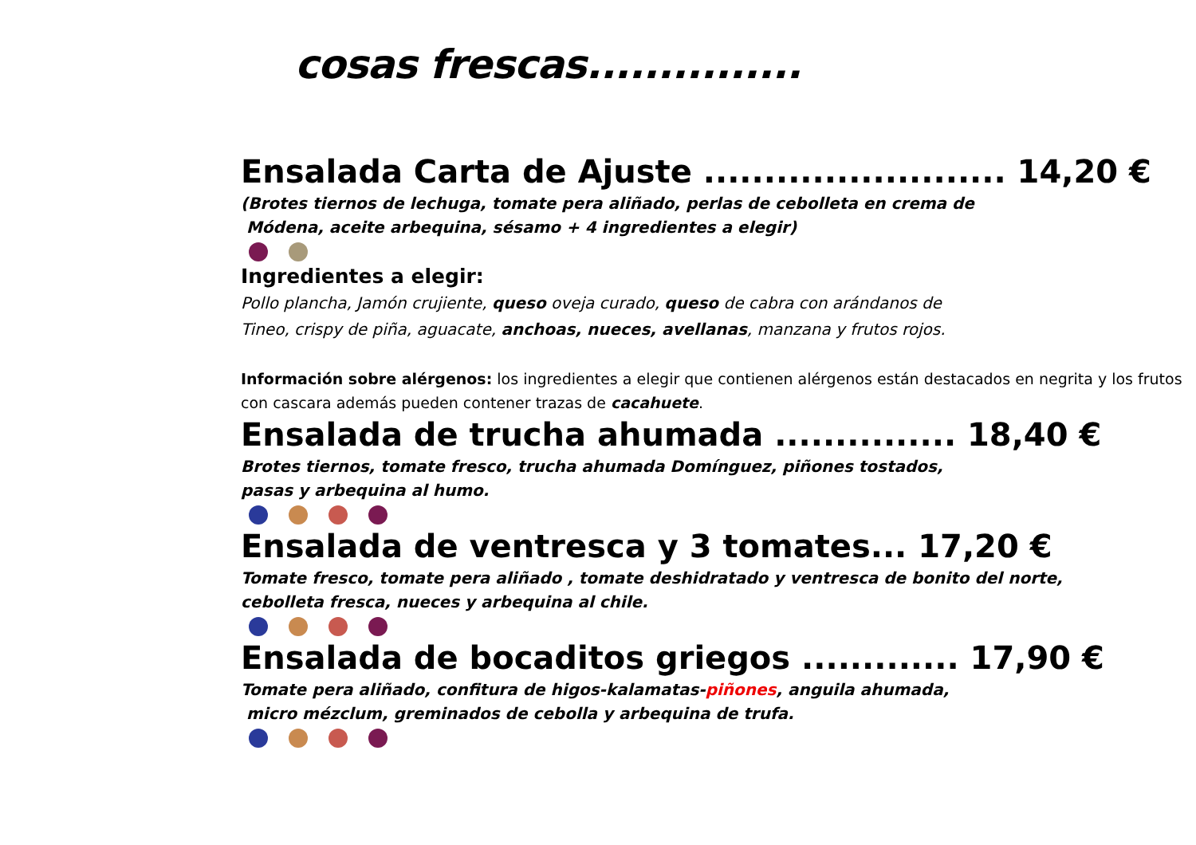cosas frescas...............
Ensalada Carta de Ajuste ......................... 14,20 €
(Brotes tiernos de lechuga, tomate pera aliñado, perlas de cebolleta en crema de
Módena, aceite arbequina, sésamo + 4 ingredientes a elegir)
Ingredientes a elegir:
Pollo plancha, Jamón crujiente, queso oveja curado, queso de cabra con arándanos de
Tineo, crispy de piña, aguacate, anchoas, nueces, avellanas, manzana y frutos rojos.
Información sobre alérgenos: los ingredientes a elegir que contienen alérgenos están destacados en negrita y los frutos con cascara además pueden contener trazas de cacahuete.
Ensalada de trucha ahumada ............... 18,40 €
Brotes tiernos, tomate fresco, trucha ahumada Domínguez, piñones tostados,
pasas y arbequina al humo.
Ensalada de ventresca y 3 tomates... 17,20 €
Tomate fresco, tomate pera aliñado , tomate deshidratado y ventresca de bonito del norte,
cebolleta fresca, nueces y arbequina al chile.
Ensalada de bocaditos griegos ............. 17,90 €
Tomate pera aliñado, confitura de higos-kalamatas-piñones, anguila ahumada,
micro mézclum, greminados de cebolla y arbequina de trufa.